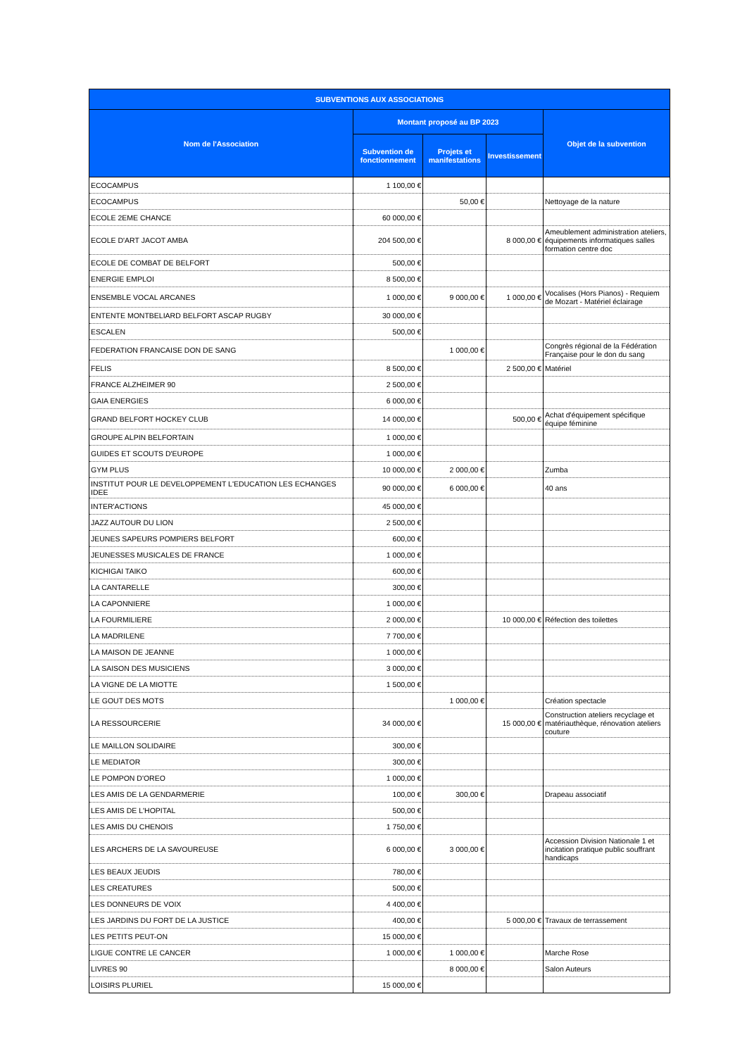| SUBVENTIONS AUX ASSOCIATIONS | | | | |
| --- | --- | --- | --- | --- |
| Nom de l'Association | Montant proposé au BP 2023 | | | Objet de la subvention |
| | Subvention de fonctionnement | Projets et manifestations | Investissement | |
| ECOCAMPUS | 1 100,00 € | | | |
| ECOCAMPUS | | 50,00 € | | Nettoyage de la nature |
| ECOLE 2EME CHANCE | 60 000,00 € | | | |
| ECOLE D'ART JACOT AMBA | 204 500,00 € | | 8 000,00 € | Ameublement administration ateliers, équipements informatiques salles formation centre doc |
| ECOLE DE COMBAT DE BELFORT | 500,00 € | | | |
| ENERGIE EMPLOI | 8 500,00 € | | | |
| ENSEMBLE VOCAL ARCANES | 1 000,00 € | 9 000,00 € | 1 000,00 € | Vocalises (Hors Pianos) - Requiem de Mozart - Matériel éclairage |
| ENTENTE MONTBELIARD BELFORT ASCAP RUGBY | 30 000,00 € | | | |
| ESCALEN | 500,00 € | | | |
| FEDERATION FRANCAISE DON DE SANG | | 1 000,00 € | | Congrès régional de la Fédération Française pour le don du sang |
| FELIS | 8 500,00 € | | 2 500,00 € | Matériel |
| FRANCE ALZHEIMER 90 | 2 500,00 € | | | |
| GAIA ENERGIES | 6 000,00 € | | | |
| GRAND BELFORT HOCKEY CLUB | 14 000,00 € | | 500,00 € | Achat d'équipement spécifique équipe féminine |
| GROUPE ALPIN BELFORTAIN | 1 000,00 € | | | |
| GUIDES ET SCOUTS D'EUROPE | 1 000,00 € | | | |
| GYM PLUS | 10 000,00 € | 2 000,00 € | | Zumba |
| INSTITUT POUR LE DEVELOPPEMENT L'EDUCATION LES ECHANGES IDEE | 90 000,00 € | 6 000,00 € | | 40 ans |
| INTER'ACTIONS | 45 000,00 € | | | |
| JAZZ AUTOUR DU LION | 2 500,00 € | | | |
| JEUNES SAPEURS POMPIERS BELFORT | 600,00 € | | | |
| JEUNESSES MUSICALES DE FRANCE | 1 000,00 € | | | |
| KICHIGAI TAIKO | 600,00 € | | | |
| LA CANTARELLE | 300,00 € | | | |
| LA CAPONNIERE | 1 000,00 € | | | |
| LA FOURMILIERE | 2 000,00 € | | 10 000,00 € | Réfection des toilettes |
| LA MADRILENE | 7 700,00 € | | | |
| LA MAISON DE JEANNE | 1 000,00 € | | | |
| LA SAISON DES MUSICIENS | 3 000,00 € | | | |
| LA VIGNE DE LA MIOTTE | 1 500,00 € | | | |
| LE GOUT DES MOTS | | 1 000,00 € | | Création spectacle |
| LA RESSOURCERIE | 34 000,00 € | | 15 000,00 € | Construction ateliers recyclage et matériauthèque, rénovation ateliers couture |
| LE MAILLON SOLIDAIRE | 300,00 € | | | |
| LE MEDIATOR | 300,00 € | | | |
| LE POMPON D'OREO | 1 000,00 € | | | |
| LES AMIS DE LA GENDARMERIE | 100,00 € | 300,00 € | | Drapeau associatif |
| LES AMIS DE L'HOPITAL | 500,00 € | | | |
| LES AMIS DU CHENOIS | 1 750,00 € | | | |
| LES ARCHERS DE LA SAVOUREUSE | 6 000,00 € | 3 000,00 € | | Accession Division Nationale 1 et incitation pratique public souffrant handicaps |
| LES BEAUX JEUDIS | 780,00 € | | | |
| LES CREATURES | 500,00 € | | | |
| LES DONNEURS DE VOIX | 4 400,00 € | | | |
| LES JARDINS DU FORT DE LA JUSTICE | 400,00 € | | 5 000,00 € | Travaux de terrassement |
| LES PETITS PEUT-ON | 15 000,00 € | | | |
| LIGUE CONTRE LE CANCER | 1 000,00 € | 1 000,00 € | | Marche Rose |
| LIVRES 90 | | 8 000,00 € | | Salon Auteurs |
| LOISIRS PLURIEL | 15 000,00 € | | | |